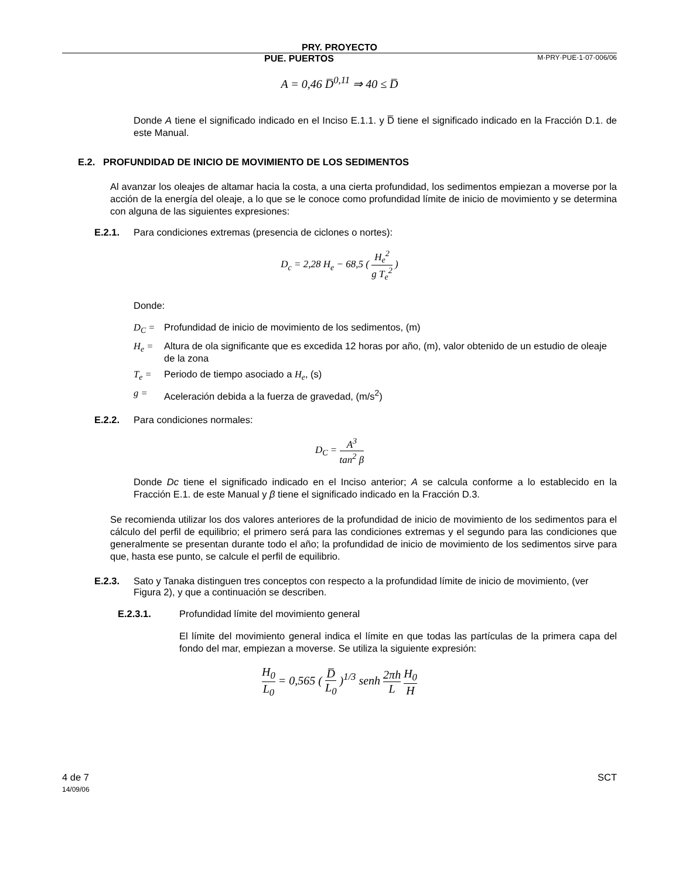PRY. PROYECTO
PUE. PUERTOS M·PRY·PUE·1·07·006/06
A = 0,46 D̅<sup>0,11</sup> ⇒ 40 ≤ D̅
Donde A tiene el significado indicado en el Inciso E.1.1. y D̅ tiene el significado indicado en la Fracción D.1. de este Manual.
E.2. PROFUNDIDAD DE INICIO DE MOVIMIENTO DE LOS SEDIMENTOS
Al avanzar los oleajes de altamar hacia la costa, a una cierta profundidad, los sedimentos empiezan a moverse por la acción de la energía del oleaje, a lo que se le conoce como profundidad límite de inicio de movimiento y se determina con alguna de las siguientes expresiones:
E.2.1. Para condiciones extremas (presencia de ciclones o nortes):
D<sub>c</sub> = 2,28 H<sub>e</sub> − 68,5 ( H<sub>e</sub><sup>2</sup> g T<sub>e</sub><sup>2</sup> )
Donde:
D<sub>C</sub> = Profundidad de inicio de movimiento de los sedimentos, (m)
H<sub>e</sub> = Altura de ola significante que es excedida 12 horas por año, (m), valor obtenido de un estudio de oleaje de la zona
T<sub>e</sub> = Periodo de tiempo asociado a H<sub>e</sub>, (s)
g = Aceleración debida a la fuerza de gravedad, (m/s<sup>2</sup>)
E.2.2. Para condiciones normales:
D<sub>C</sub> = A<sup>3</sup> tan<sup>2</sup> β
Donde Dc tiene el significado indicado en el Inciso anterior; A se calcula conforme a lo establecido en la Fracción E.1. de este Manual y β tiene el significado indicado en la Fracción D.3.
Se recomienda utilizar los dos valores anteriores de la profundidad de inicio de movimiento de los sedimentos para el cálculo del perfil de equilibrio; el primero será para las condiciones extremas y el segundo para las condiciones que generalmente se presentan durante todo el año; la profundidad de inicio de movimiento de los sedimentos sirve para que, hasta ese punto, se calcule el perfil de equilibrio.
E.2.3. Sato y Tanaka distinguen tres conceptos con respecto a la profundidad límite de inicio de movimiento, (ver Figura 2), y que a continuación se describen.
E.2.3.1. Profundidad límite del movimiento general
El límite del movimiento general indica el límite en que todas las partículas de la primera capa del fondo del mar, empiezan a moverse. Se utiliza la siguiente expresión:
H<sub>0</sub> L<sub>0</sub> = 0,565 ( D̅ L<sub>0</sub> )<sup>1/3</sup> senh 2πh L H<sub>0</sub> H
4 de 7
14/09/06 SCT